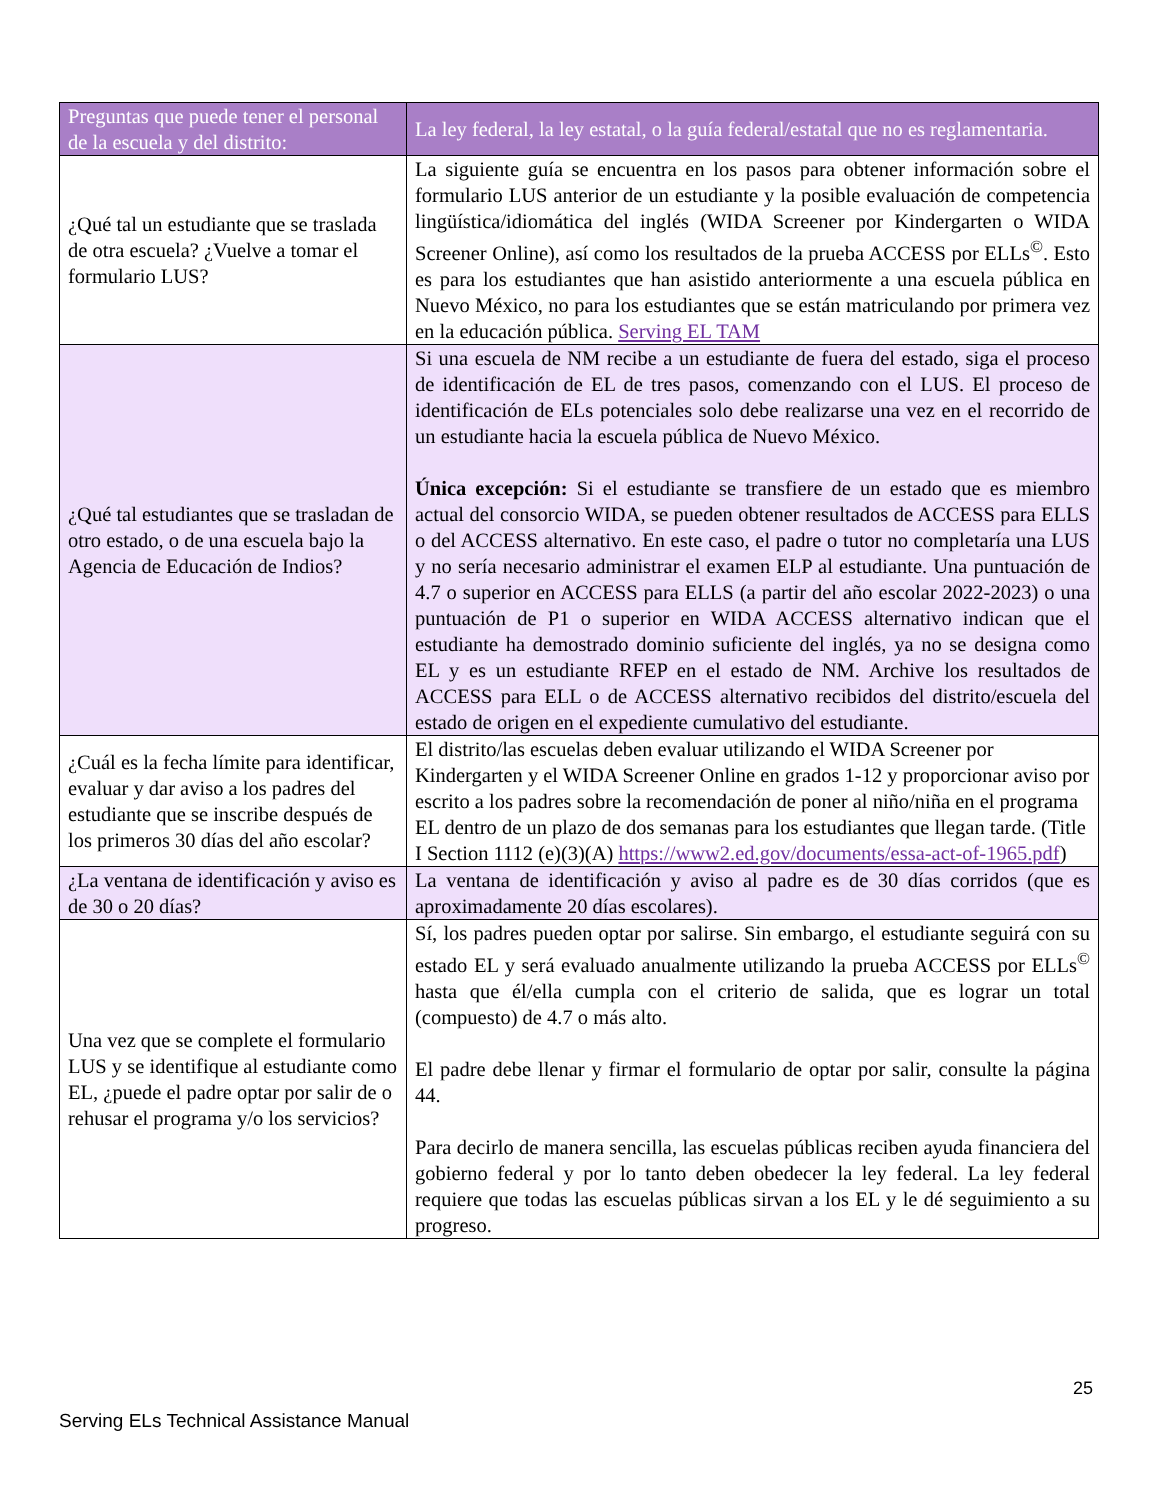| Preguntas que puede tener el personal de la escuela y del distrito: | La ley federal, la ley estatal, o la guía federal/estatal que no es reglamentaria. |
| ¿Qué tal un estudiante que se traslada de otra escuela? ¿Vuelve a tomar el formulario LUS? | La siguiente guía se encuentra en los pasos para obtener información sobre el formulario LUS anterior de un estudiante y la posible evaluación de competencia lingüística/idiomática del inglés (WIDA Screener por Kindergarten o WIDA Screener Online), así como los resultados de la prueba ACCESS por ELLs<sup>©</sup>. Esto es para los estudiantes que han asistido anteriormente a una escuela pública en Nuevo México, no para los estudiantes que se están matriculando por primera vez en la educación pública. Serving EL TAM |
| ¿Qué tal estudiantes que se trasladan de otro estado, o de una escuela bajo la Agencia de Educación de Indios? | Si una escuela de NM recibe a un estudiante de fuera del estado, siga el proceso de identificación de EL de tres pasos, comenzando con el LUS. El proceso de identificación de ELs potenciales solo debe realizarse una vez en el recorrido de un estudiante hacia la escuela pública de Nuevo México. Única excepción: Si el estudiante se transfiere de un estado que es miembro actual del consorcio WIDA, se pueden obtener resultados de ACCESS para ELLS o del ACCESS alternativo. En este caso, el padre o tutor no completaría una LUS y no sería necesario administrar el examen ELP al estudiante. Una puntuación de 4.7 o superior en ACCESS para ELLS (a partir del año escolar 2022-2023) o una puntuación de P1 o superior en WIDA ACCESS alternativo indican que el estudiante ha demostrado dominio suficiente del inglés, ya no se designa como EL y es un estudiante RFEP en el estado de NM. Archive los resultados de ACCESS para ELL o de ACCESS alternativo recibidos del distrito/escuela del estado de origen en el expediente cumulativo del estudiante. |
| ¿Cuál es la fecha límite para identificar, evaluar y dar aviso a los padres del estudiante que se inscribe después de los primeros 30 días del año escolar? | El distrito/las escuelas deben evaluar utilizando el WIDA Screener por Kindergarten y el WIDA Screener Online en grados 1-12 y proporcionar aviso por escrito a los padres sobre la recomendación de poner al niño/niña en el programa EL dentro de un plazo de dos semanas para los estudiantes que llegan tarde. (Title I Section 1112 (e)(3)(A) https://www2.ed.gov/documents/essa-act-of-1965.pdf ) |
| ¿La ventana de identificación y aviso es de 30 o 20 días? | La ventana de identificación y aviso al padre es de 30 días corridos (que es aproximadamente 20 días escolares). |
| Una vez que se complete el formulario LUS y se identifique al estudiante como EL, ¿puede el padre optar por salir de o rehusar el programa y/o los servicios? | Sí, los padres pueden optar por salirse. Sin embargo, el estudiante seguirá con su estado EL y será evaluado anualmente utilizando la prueba ACCESS por ELLs<sup>©</sup> hasta que él/ella cumpla con el criterio de salida, que es lograr un total (compuesto) de 4.7 o más alto. El padre debe llenar y firmar el formulario de optar por salir, consulte la página 44. Para decirlo de manera sencilla, las escuelas públicas reciben ayuda financiera del gobierno federal y por lo tanto deben obedecer la ley federal. La ley federal requiere que todas las escuelas públicas sirvan a los EL y le dé seguimiento a su progreso. |
25
Serving ELs Technical Assistance Manual